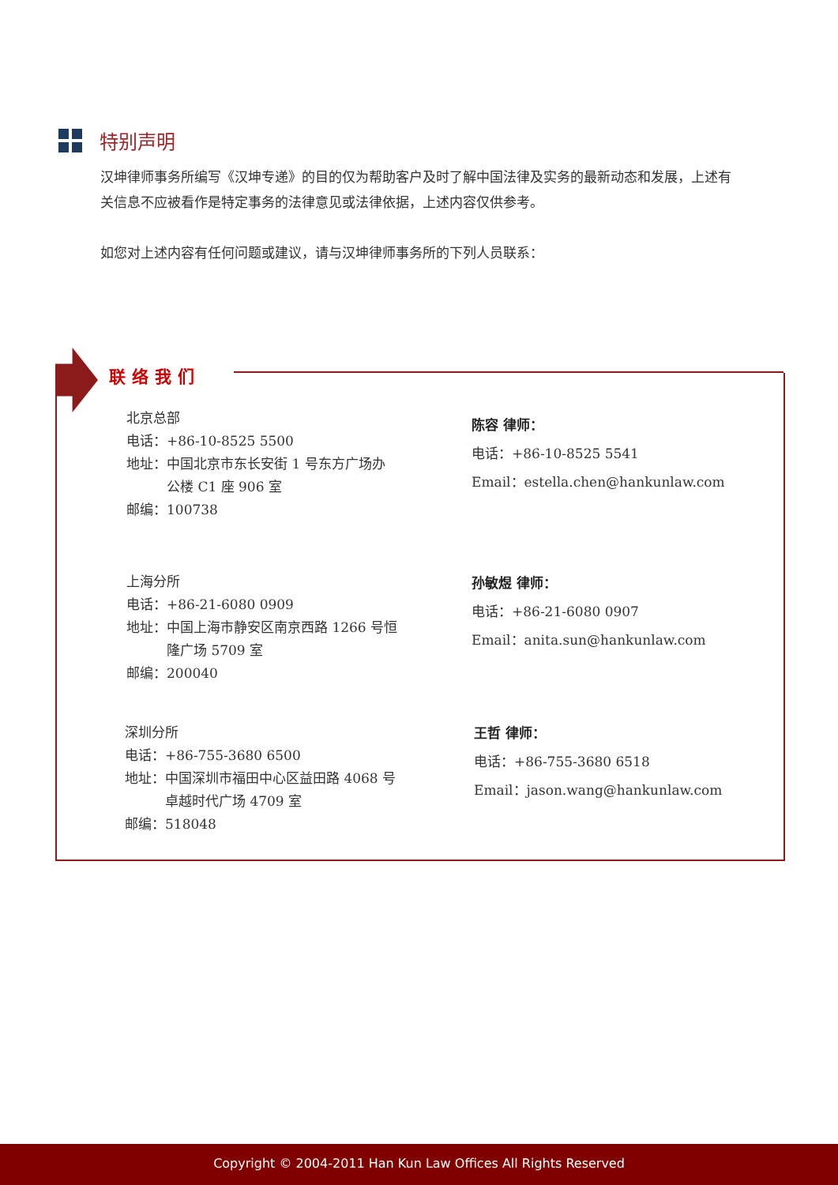特别声明
汉坤律师事务所编写《汉坤专递》的目的仅为帮助客户及时了解中国法律及实务的最新动态和发展，上述有关信息不应被看作是特定事务的法律意见或法律依据，上述内容仅供参考。
如您对上述内容有任何问题或建议，请与汉坤律师事务所的下列人员联系：
联络我们
北京总部
电话：+86-10-8525 5500
地址：中国北京市东长安街 1 号东方广场办
　　　公楼 C1 座 906 室
邮编：100738
陈容 律师：
电话：+86-10-8525 5541
Email：estella.chen@hankunlaw.com
上海分所
电话：+86-21-6080 0909
地址：中国上海市静安区南京西路 1266 号恒
　　　隆广场 5709 室
邮编：200040
孙敏煜 律师：
电话：+86-21-6080 0907
Email：anita.sun@hankunlaw.com
深圳分所
电话：+86-755-3680 6500
地址：中国深圳市福田中心区益田路 4068 号
　　　卓越时代广场 4709 室
邮编：518048
王哲 律师：
电话：+86-755-3680 6518
Email：jason.wang@hankunlaw.com
Copyright © 2004-2011 Han Kun Law Offices All Rights Reserved